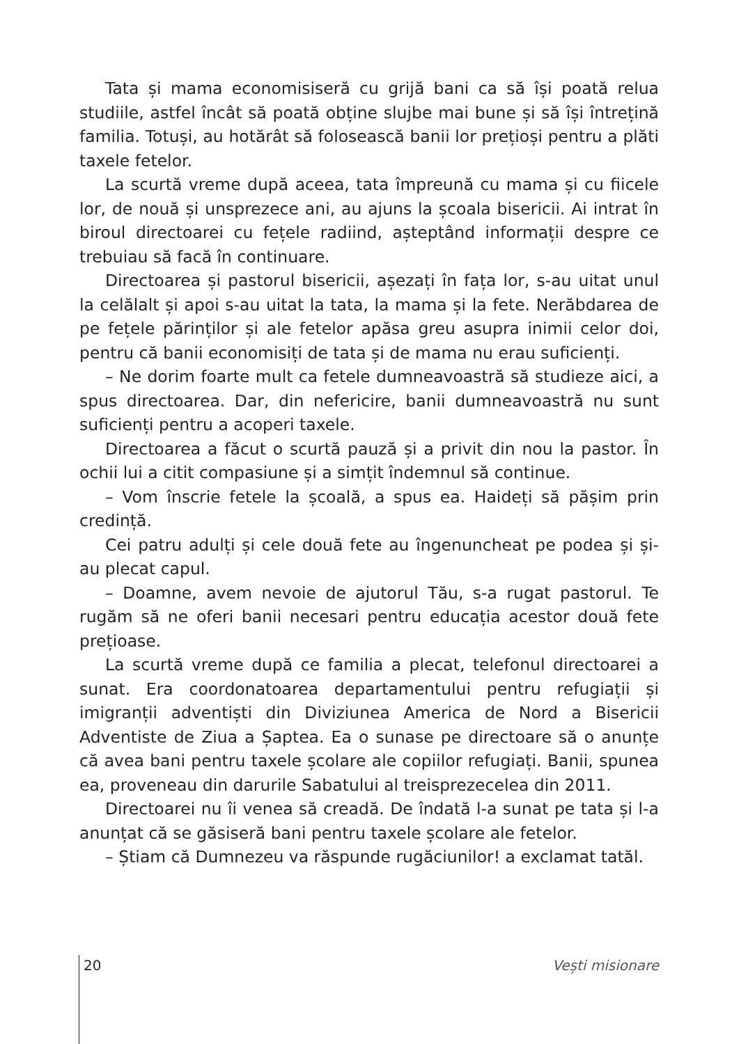Tata și mama economisiseră cu grijă bani ca să își poată relua studiile, astfel încât să poată obține slujbe mai bune și să își întrețină familia. Totuși, au hotărât să folosească banii lor prețioși pentru a plăti taxele fetelor.
La scurtă vreme după aceea, tata împreună cu mama și cu fiicele lor, de nouă și unsprezece ani, au ajuns la școala bisericii. Ai intrat în biroul directoarei cu fețele radiind, așteptând informații despre ce trebuiau să facă în continuare.
Directoarea și pastorul bisericii, așezați în fața lor, s-au uitat unul la celălalt și apoi s-au uitat la tata, la mama și la fete. Nerăbdarea de pe fețele părinților și ale fetelor apăsa greu asupra inimii celor doi, pentru că banii economisiți de tata și de mama nu erau suficienți.
– Ne dorim foarte mult ca fetele dumneavoastră să studieze aici, a spus directoarea. Dar, din nefericire, banii dumneavoastră nu sunt suficienți pentru a acoperi taxele.
Directoarea a făcut o scurtă pauză și a privit din nou la pastor. În ochii lui a citit compasiune și a simțit îndemnul să continue.
– Vom înscrie fetele la școală, a spus ea. Haideți să pășim prin credință.
Cei patru adulți și cele două fete au îngenuncheat pe podea și și-au plecat capul.
– Doamne, avem nevoie de ajutorul Tău, s-a rugat pastorul. Te rugăm să ne oferi banii necesari pentru educația acestor două fete prețioase.
La scurtă vreme după ce familia a plecat, telefonul directoarei a sunat. Era coordonatoarea departamentului pentru refugiații și imigranții adventiști din Diviziunea America de Nord a Bisericii Adventiste de Ziua a Șaptea. Ea o sunase pe directoare să o anunțe că avea bani pentru taxele școlare ale copiilor refugiați. Banii, spunea ea, proveneau din darurile Sabatului al treisprezecelea din 2011.
Directoarei nu îi venea să creadă. De îndată l-a sunat pe tata și l-a anunțat că se găsiseră bani pentru taxele școlare ale fetelor.
– Știam că Dumnezeu va răspunde rugăciunilor! a exclamat tatăl.
20 Vești misionare